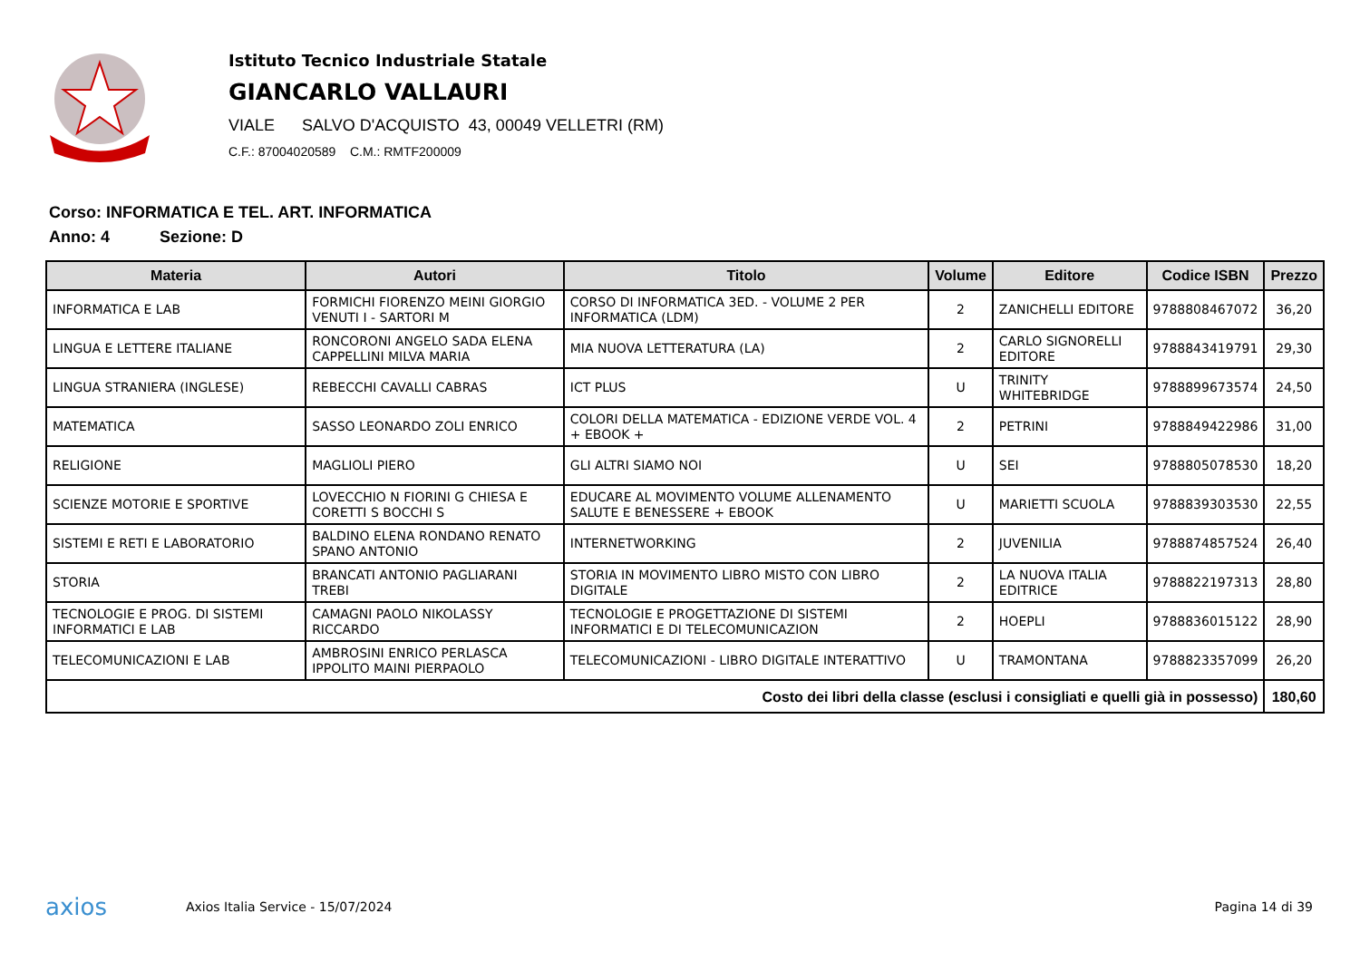Istituto Tecnico Industriale Statale
GIANCARLO VALLAURI
VIALE SALVO D'ACQUISTO 43, 00049 VELLETRI (RM)
C.F.: 87004020589 C.M.: RMTF200009
Corso: INFORMATICA E TEL. ART. INFORMATICA
Anno: 4 Sezione: D
| Materia | Autori | Titolo | Volume | Editore | Codice ISBN | Prezzo |
| --- | --- | --- | --- | --- | --- | --- |
| INFORMATICA E LAB | FORMICHI FIORENZO MEINI GIORGIO VENUTI I - SARTORI M | CORSO DI INFORMATICA 3ED. - VOLUME 2 PER INFORMATICA (LDM) | 2 | ZANICHELLI EDITORE | 9788808467072 | 36,20 |
| LINGUA E LETTERE ITALIANE | RONCORONI ANGELO SADA ELENA CAPPELLINI MILVA MARIA | MIA NUOVA LETTERATURA (LA) | 2 | CARLO SIGNORELLI EDITORE | 9788843419791 | 29,30 |
| LINGUA STRANIERA (INGLESE) | REBECCHI CAVALLI CABRAS | ICT PLUS | U | TRINITY WHITEBRIDGE | 9788899673574 | 24,50 |
| MATEMATICA | SASSO LEONARDO ZOLI ENRICO | COLORI DELLA MATEMATICA - EDIZIONE VERDE VOL. 4 + EBOOK + | 2 | PETRINI | 9788849422986 | 31,00 |
| RELIGIONE | MAGLIOLI PIERO | GLI ALTRI SIAMO NOI | U | SEI | 9788805078530 | 18,20 |
| SCIENZE MOTORIE E SPORTIVE | LOVECCHIO N FIORINI G CHIESA E CORETTI S BOCCHI S | EDUCARE AL MOVIMENTO VOLUME ALLENAMENTO SALUTE E BENESSERE + EBOOK | U | MARIETTI SCUOLA | 9788839303530 | 22,55 |
| SISTEMI E RETI E LABORATORIO | BALDINO ELENA RONDANO RENATO SPANO ANTONIO | INTERNETWORKING | 2 | JUVENILIA | 9788874857524 | 26,40 |
| STORIA | BRANCATI ANTONIO PAGLIARANI TREBI | STORIA IN MOVIMENTO LIBRO MISTO CON LIBRO DIGITALE | 2 | LA NUOVA ITALIA EDITRICE | 9788822197313 | 28,80 |
| TECNOLOGIE E PROG. DI SISTEMI INFORMATICI E LAB | CAMAGNI PAOLO NIKOLASSY RICCARDO | TECNOLOGIE E PROGETTAZIONE DI SISTEMI INFORMATICI E DI TELECOMUNICAZION | 2 | HOEPLI | 9788836015122 | 28,90 |
| TELECOMUNICAZIONI E LAB | AMBROSINI ENRICO PERLASCA IPPOLITO MAINI PIERPAOLO | TELECOMUNICAZIONI - LIBRO DIGITALE INTERATTIVO | U | TRAMONTANA | 9788823357099 | 26,20 |
| Costo dei libri della classe (esclusi i consigliati e quelli già in possesso) | | | | | | 180,60 |
axios
Axios Italia Service - 15/07/2024
Pagina 14 di 39